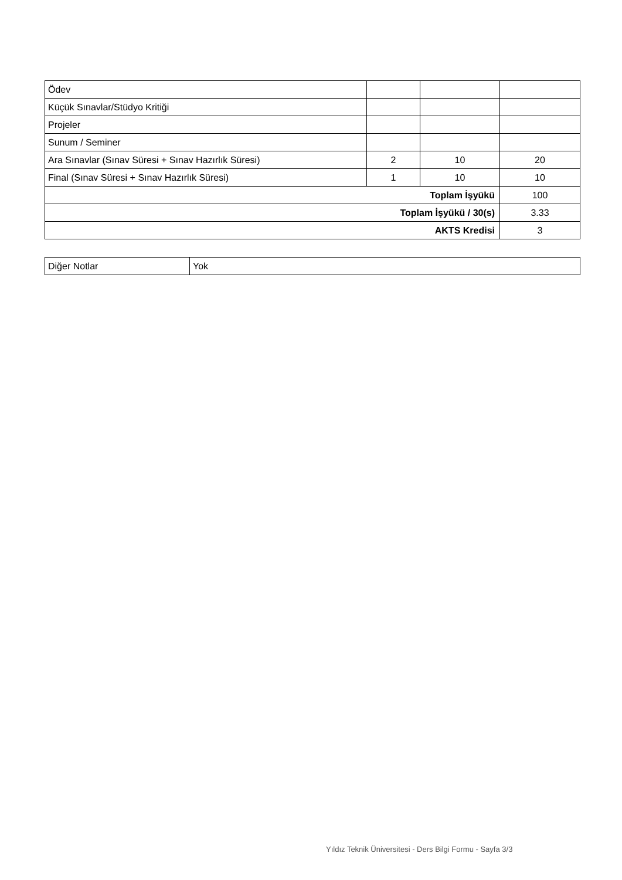| Ödev | | | |
| Küçük Sınavlar/Stüdyo Kritiği | | | |
| Projeler | | | |
| Sunum / Seminer | | | |
| Ara Sınavlar (Sınav Süresi + Sınav Hazırlık Süresi) | 2 | 10 | 20 |
| Final (Sınav Süresi + Sınav Hazırlık Süresi) | 1 | 10 | 10 |
| Toplam İşyükü | | | 100 |
| Toplam İşyükü / 30(s) | | | 3.33 |
| AKTS Kredisi | | | 3 |
| Diğer Notlar | Yok |
Yıldız Teknik Üniversitesi - Ders Bilgi Formu - Sayfa 3/3